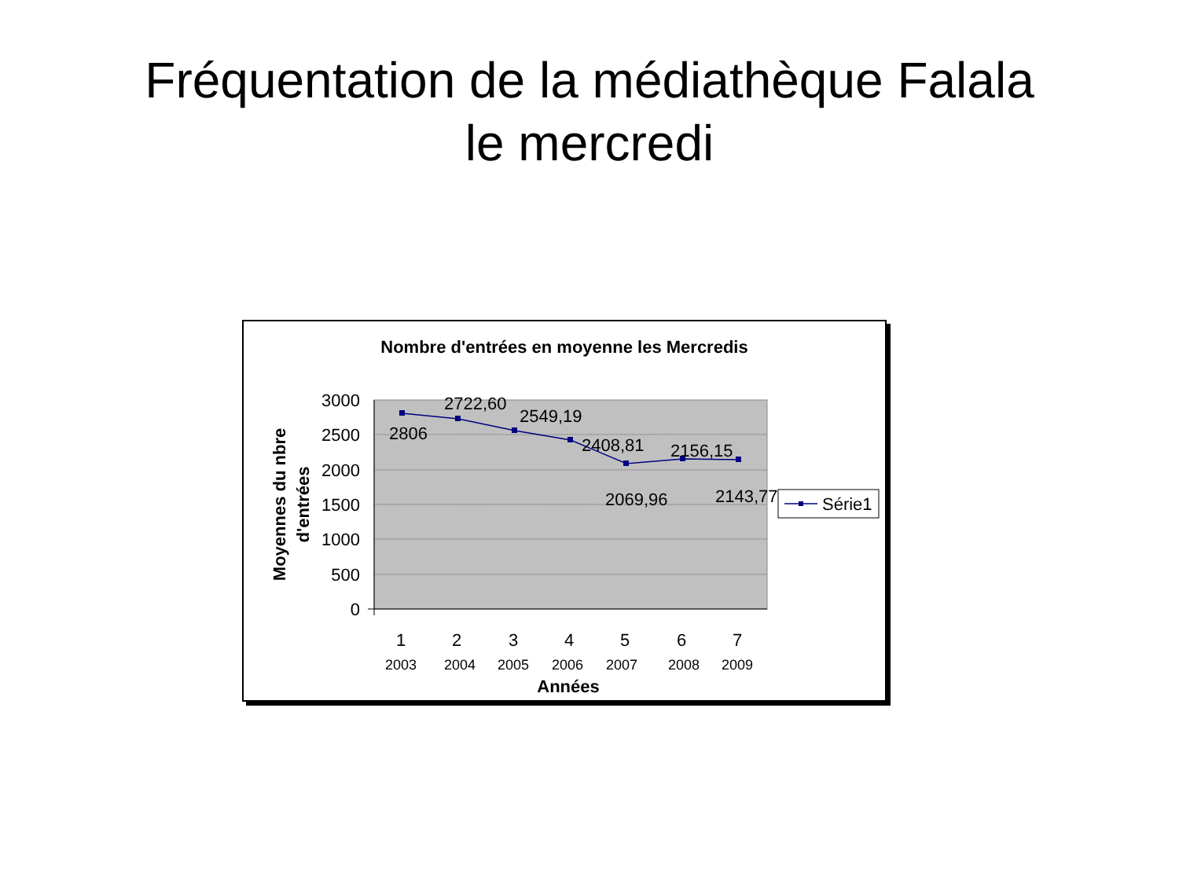Fréquentation de la médiathèque Falala
le mercredi
Nombre d'entrées en moyenne les Mercredis
3000
2500
2000
1500
1000
500
0
2806
2722,60
2549,19
2408,81
2069,96
2156,15
2143,77
1
2
3
4
5
6
7
2003
2004
2005
2006
2007
2008
2009
Années
Moyennes du nbre
d'entrées
Série1